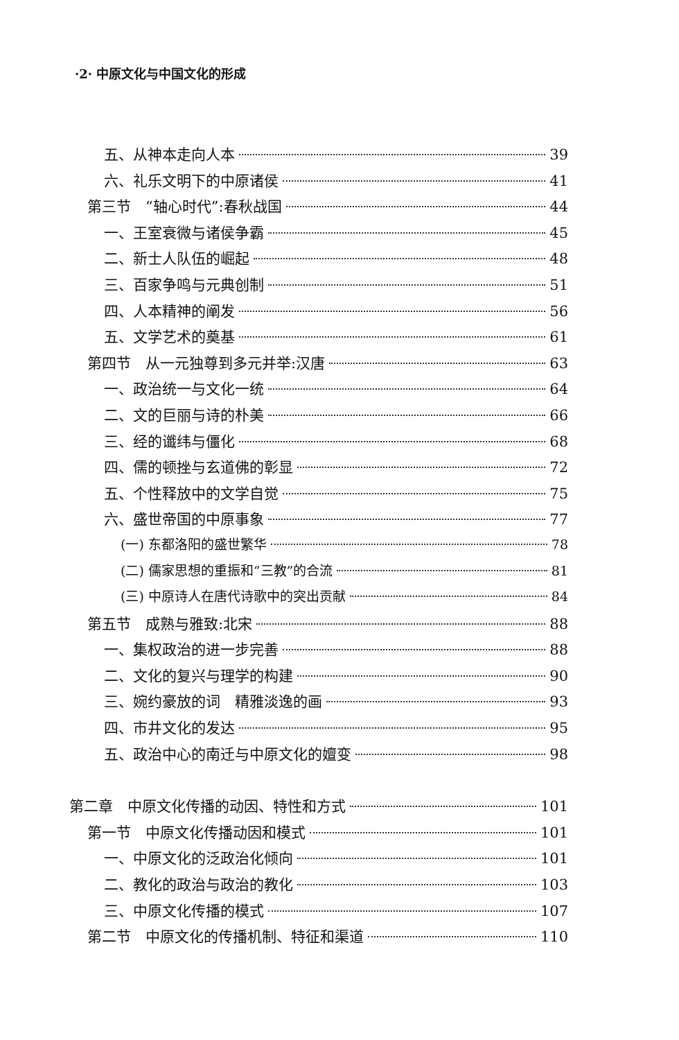·2· 中原文化与中国文化的形成
五、从神本走向人本 39
六、礼乐文明下的中原诸侯 41
第三节　“轴心时代”:春秋战国 44
一、王室衰微与诸侯争霸 45
二、新士人队伍的崛起 48
三、百家争鸣与元典创制 51
四、人本精神的阐发 56
五、文学艺术的奠基 61
第四节　从一元独尊到多元并举:汉唐 63
一、政治统一与文化一统 64
二、文的巨丽与诗的朴美 66
三、经的谶纬与僵化 68
四、儒的顿挫与玄道佛的彰显 72
五、个性释放中的文学自觉 75
六、盛世帝国的中原事象 77
(一) 东都洛阳的盛世繁华 78
(二) 儒家思想的重振和“三教”的合流 81
(三) 中原诗人在唐代诗歌中的突出贡献 84
第五节　成熟与雅致:北宋 88
一、集权政治的进一步完善 88
二、文化的复兴与理学的构建 90
三、婉约豪放的词　精雅淡逸的画 93
四、市井文化的发达 95
五、政治中心的南迁与中原文化的嬗变 98
第二章　中原文化传播的动因、特性和方式 101
第一节　中原文化传播动因和模式 101
一、中原文化的泛政治化倾向 101
二、教化的政治与政治的教化 103
三、中原文化传播的模式 107
第二节　中原文化的传播机制、特征和渠道 110